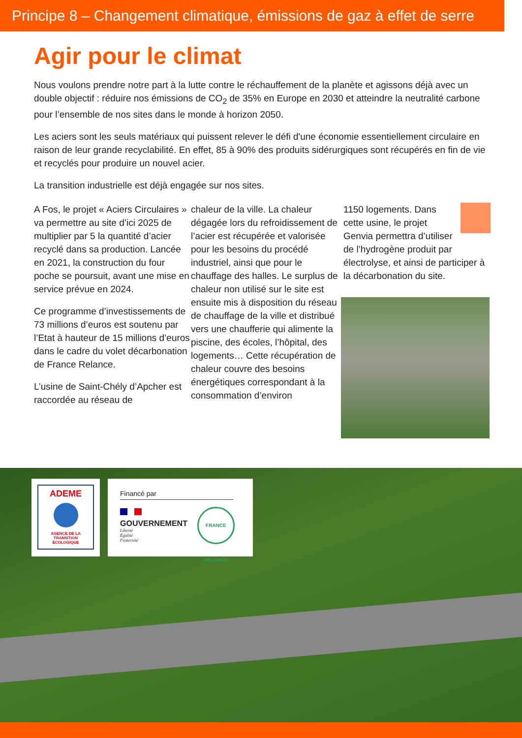Principe 8 – Changement climatique, émissions de gaz à effet de serre
Agir pour le climat
Nous voulons prendre notre part à la lutte contre le réchauffement de la planète et agissons déjà avec un double objectif : réduire nos émissions de CO<sub>2</sub> de 35% en Europe en 2030 et atteindre la neutralité carbone pour l’ensemble de nos sites dans le monde à horizon 2050.
Les aciers sont les seuls matériaux qui puissent relever le défi d'une économie essentiellement circulaire en raison de leur grande recyclabilité. En effet, 85 à 90% des produits sidérurgiques sont récupérés en fin de vie et recyclés pour produire un nouvel acier.
La transition industrielle est déjà engagée sur nos sites.
A Fos, le projet « Aciers Circulaires » va permettre au site d’ici 2025 de multiplier par 5 la quantité d’acier recyclé dans sa production. Lancée en 2021, la construction du four poche se poursuit, avant une mise en service prévue en 2024.
Ce programme d’investissements de 73 millions d’euros est soutenu par l’Etat à hauteur de 15 millions d’euros dans le cadre du volet décarbonation de France Relance.
L’usine de Saint-Chély d’Apcher est raccordée au réseau de
chaleur de la ville. La chaleur dégagée lors du refroidissement de l’acier est récupérée et valorisée pour les besoins du procédé industriel, ainsi que pour le chauffage des halles. Le surplus de chaleur non utilisé sur le site est ensuite mis à disposition du réseau de chauffage de la ville et distribué vers une chaufferie qui alimente la piscine, des écoles, l’hôpital, des logements… Cette récupération de chaleur couvre des besoins énergétiques correspondant à la consommation d’environ
1150 logements. Dans cette usine, le projet Genvia permettra d’utiliser de l’hydrogène produit par électrolyse, et ainsi de participer à la décarbonation du site.
ADEME
AGENCE DE LA
TRANSITION
ÉCOLOGIQUE
Financé par
GOUVERNEMENT
Liberté
Égalité
Fraternité
FRANCE RELANCE